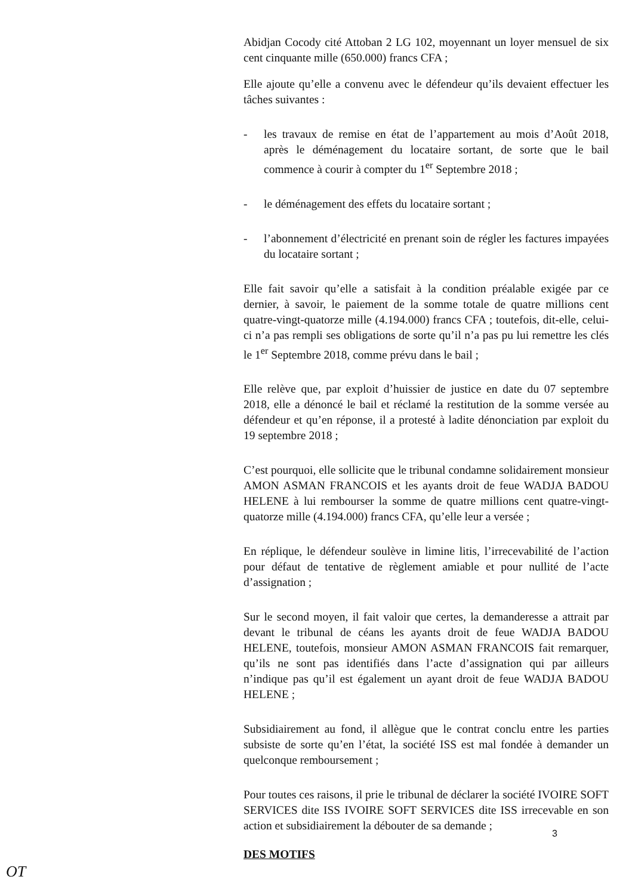Abidjan Cocody cité Attoban 2 LG 102, moyennant un loyer mensuel de six cent cinquante mille (650.000) francs CFA ;
Elle ajoute qu’elle a convenu avec le défendeur qu’ils devaient effectuer les tâches suivantes :
- les travaux de remise en état de l’appartement au mois d’Août 2018, après le déménagement du locataire sortant, de sorte que le bail commence à courir à compter du 1<sup>er</sup> Septembre 2018 ;
- le déménagement des effets du locataire sortant ;
- l’abonnement d’électricité en prenant soin de régler les factures impayées du locataire sortant ;
Elle fait savoir qu’elle a satisfait à la condition préalable exigée par ce dernier, à savoir, le paiement de la somme totale de quatre millions cent quatre-vingt-quatorze mille (4.194.000) francs CFA ; toutefois, dit-elle, celui-ci n’a pas rempli ses obligations de sorte qu’il n’a pas pu lui remettre les clés le 1<sup>er</sup> Septembre 2018, comme prévu dans le bail ;
Elle relève que, par exploit d’huissier de justice en date du 07 septembre 2018, elle a dénoncé le bail et réclamé la restitution de la somme versée au défendeur et qu’en réponse, il a protesté à ladite dénonciation par exploit du 19 septembre 2018 ;
C’est pourquoi, elle sollicite que le tribunal condamne solidairement monsieur AMON ASMAN FRANCOIS et les ayants droit de feue WADJA BADOU HELENE à lui rembourser la somme de quatre millions cent quatre-vingt-quatorze mille (4.194.000) francs CFA, qu’elle leur a versée ;
En réplique, le défendeur soulève in limine litis, l’irrecevabilité de l’action pour défaut de tentative de règlement amiable et pour nullité de l’acte d’assignation ;
Sur le second moyen, il fait valoir que certes, la demanderesse a attrait par devant le tribunal de céans les ayants droit de feue WADJA BADOU HELENE, toutefois, monsieur AMON ASMAN FRANCOIS fait remarquer, qu’ils ne sont pas identifiés dans l’acte d’assignation qui par ailleurs n’indique pas qu’il est également un ayant droit de feue WADJA BADOU HELENE ;
Subsidiairement au fond, il allègue que le contrat conclu entre les parties subsiste de sorte qu’en l’état, la société ISS est mal fondée à demander un quelconque remboursement ;
Pour toutes ces raisons, il prie le tribunal de déclarer la société IVOIRE SOFT SERVICES dite ISS IVOIRE SOFT SERVICES dite ISS irrecevable en son action et subsidiairement la débouter de sa demande ;
DES MOTIFS
3
OT